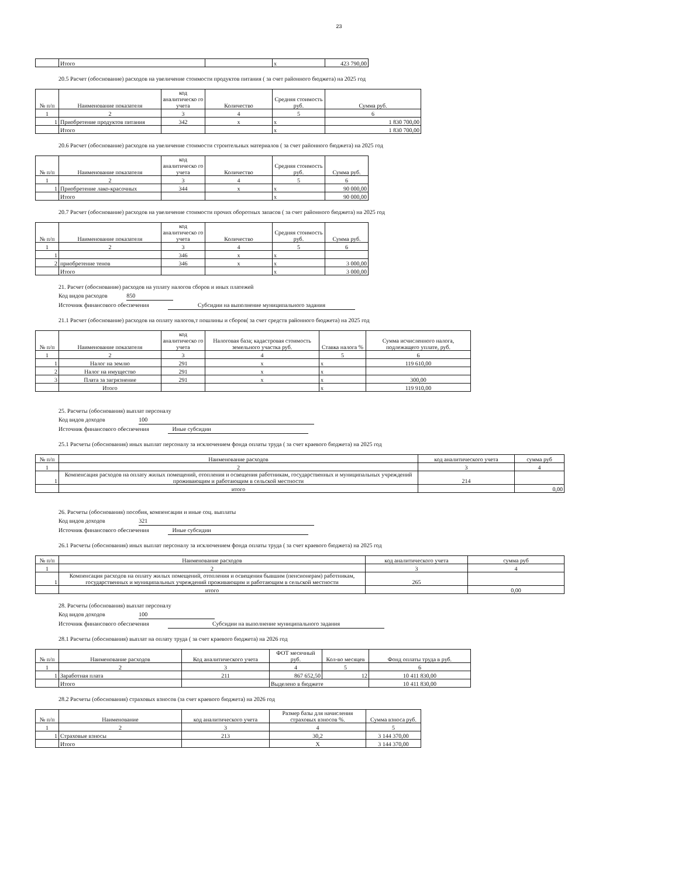23
| | Итого | | х | 423 790,00 |
20.5 Расчет (обоснование) расходов на увеличение стоимости продуктов питания ( за счет районного бюджета) на 2025 год
| № п/п | Наименование показателя | код аналитическо го учета | Количество | Средняя стоимость руб. | Сумма руб. |
| --- | --- | --- | --- | --- | --- |
| 1 | 2 | 3 | 4 | 5 | 6 |
| 1 | Приобретение продуктов питания | 342 | х | х | 1 830 700,00 |
| | Итого | | | х | 1 830 700,00 |
20.6 Расчет (обоснование) расходов на увеличение стоимости строительных материалов ( за счет районного бюджета) на 2025 год
| № п/п | Наименование показателя | код аналитическо го учета | Количество | Средняя стоимость руб. | Сумма руб. |
| --- | --- | --- | --- | --- | --- |
| 1 | 2 | 3 | 4 | 5 | 6 |
| 1 | Приобретение лако-красочных | 344 | х | х | 90 000,00 |
| | Итого | | | х | 90 000,00 |
20.7 Расчет (обоснование) расходов на увеличение стоимости прочих оборотных запасов ( за счет районного бюджета) на 2025 год
| № п/п | Наименование показателя | код аналитическо го учета | Количество | Средняя стоимость руб. | Сумма руб. |
| --- | --- | --- | --- | --- | --- |
| 1 | 2 | 3 | 4 | 5 | 6 |
| 1 | | 346 | х | х | |
| 2 | приобретение тенов | 346 | х | х | 3 000,00 |
| | Итого | | | х | 3 000,00 |
21. Расчет (обоснование) расходов на уплату налогов сборов и иных платежей
Код видов расходов 850
Источник финансового обеспечения Субсидии на выполнение муниципального задания
21.1 Расчет (обоснование) расходов на оплату налогов,т пошлины и сборов( за счет средств районного бюджета) на 2025 год
| № п/п | Наименование показателя | код аналитическо го учета | Налоговая база; кадастровая стоимость земельного участка руб. | Ставка налога % | Сумма исчисленного налога, подлежащего уплате, руб. |
| --- | --- | --- | --- | --- | --- |
| 1 | 2 | 3 | 4 | 5 | 6 |
| 1 | Налог на землю | 291 | х | х | 119 610,00 |
| 2 | Налог на имущество | 291 | х | х | |
| 3 | Плата за загрязнение | 291 | х | х | 300,00 |
| | Итого | | | х | 119 910,00 |
25. Расчеты (обоснования) выплат персоналу
Код видов доходов 100
Источник финансового обеспечения Иные субсидии
25.1 Расчеты (обоснования) иных выплат персоналу за исключением фонда оплаты труда ( за счет краевого бюджета) на 2025 год
| № п/п | Наименование расходов | код аналитического учета | сумма руб |
| --- | --- | --- | --- |
| 1 | 2 | 3 | 4 |
| 1 | Компенсация расходов на оплату жилых помещений, отопления и освещения работникам, государственных и муниципальных учреждений проживающим и работающим в сельской местности | 214 | |
| | итого | | 0,00 |
26. Расчеты (обоснования) пособия, компенсации и иные соц. выплаты
Код видов доходов 321
Источник финансового обеспечения Иные субсидии
26.1 Расчеты (обоснования) иных выплат персоналу за исключением фонда оплаты труда ( за счет краевого бюджета) на 2025 год
| № п/п | Наименование расходов | код аналитического учета | сумма руб |
| --- | --- | --- | --- |
| 1 | 2 | 3 | 4 |
| 1 | Компенсация расходов на оплату жилых помещений, отопления и освещения бывшим (пенсионерам) работникам, государственных и муниципальных учреждений проживающим и работающим в сельской местности | 265 | |
| | итого | | 0,00 |
28. Расчеты (обоснования) выплат персоналу
Код видов доходов 100
Источник финансового обеспечения Субсидии на выполнение муниципального задания
28.1 Расчеты (обоснования) выплат на оплату труда ( за счет краевого бюджета) на 2026 год
| № п/п | Наименование расходов | Код аналитического учета | ФОТ месячный руб. | Кол-во месяцев | Фонд оплаты труда в руб. |
| --- | --- | --- | --- | --- | --- |
| 1 | 2 | 3 | 4 | 5 | 6 |
| 1 | Заработная плата | 211 | 867 652,50 | 12 | 10 411 830,00 |
| | Итого | | Выделено в бюджете | | 10 411 830,00 |
28.2 Расчеты (обоснования) страховых взносов (за счет краевого бюджета) на 2026 год
| № п/п | Наименование | код аналитического учета | Размер базы для начисления страховых взносов %. | Сумма взноса руб. |
| --- | --- | --- | --- | --- |
| 1 | 2 | 3 | 4 | 5 |
| 1 | Страховые взносы | 213 | 30,2 | 3 144 370,00 |
| | Итого | | Х | 3 144 370,00 |